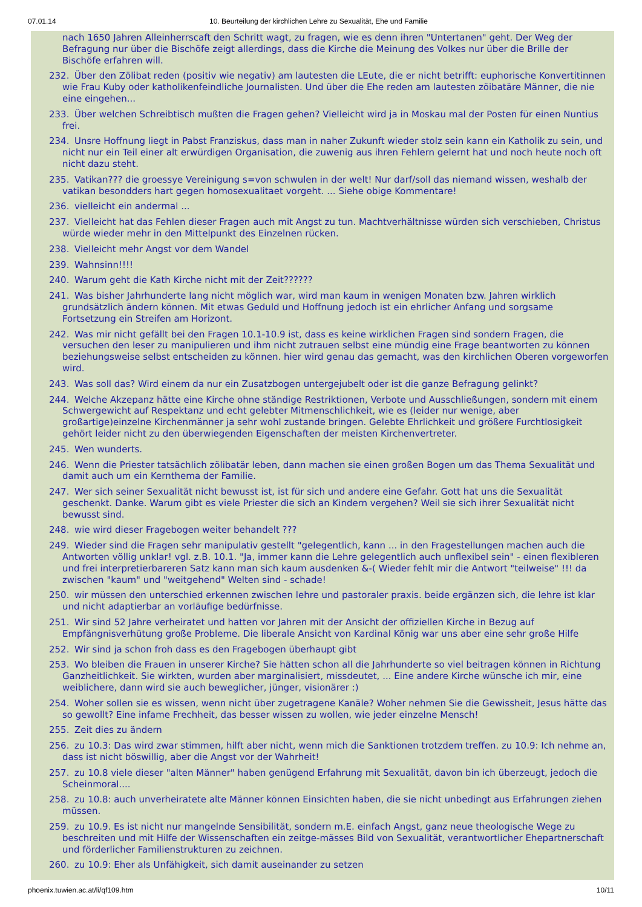07.01.14 10. Beurteilung der kirchlichen Lehre zu Sexualität, Ehe und Familie
nach 1650 Jahren Alleinherrscaft den Schritt wagt, zu fragen, wie es denn ihren "Untertanen" geht. Der Weg der Befragung nur über die Bischöfe zeigt allerdings, dass die Kirche die Meinung des Volkes nur über die Brille der Bischöfe erfahren will.
232. Über den Zölibat reden (positiv wie negativ) am lautesten die LEute, die er nicht betrifft: euphorische Konvertitinnen wie Frau Kuby oder katholikenfeindliche Journalisten. Und über die Ehe reden am lautesten zöibatäre Männer, die nie eine eingehen...
233. Über welchen Schreibtisch mußten die Fragen gehen? Vielleicht wird ja in Moskau mal der Posten für einen Nuntius frei.
234. Unsre Hoffnung liegt in Pabst Franziskus, dass man in naher Zukunft wieder stolz sein kann ein Katholik zu sein, und nicht nur ein Teil einer alt erwürdigen Organisation, die zuwenig aus ihren Fehlern gelernt hat und noch heute noch oft nicht dazu steht.
235. Vatikan??? die groessye Vereinigung s=von schwulen in der welt! Nur darf/soll das niemand wissen, weshalb der vatikan besondders hart gegen homosexualitaet vorgeht. ... Siehe obige Kommentare!
236. vielleicht ein andermal ...
237. Vielleicht hat das Fehlen dieser Fragen auch mit Angst zu tun. Machtverhältnisse würden sich verschieben, Christus würde wieder mehr in den Mittelpunkt des Einzelnen rücken.
238. Vielleicht mehr Angst vor dem Wandel
239. Wahnsinn!!!!
240. Warum geht die Kath Kirche nicht mit der Zeit??????
241. Was bisher Jahrhunderte lang nicht möglich war, wird man kaum in wenigen Monaten bzw. Jahren wirklich grundsätzlich ändern können. Mit etwas Geduld und Hoffnung jedoch ist ein ehrlicher Anfang und sorgsame Fortsetzung ein Streifen am Horizont.
242. Was mir nicht gefällt bei den Fragen 10.1-10.9 ist, dass es keine wirklichen Fragen sind sondern Fragen, die versuchen den leser zu manipulieren und ihm nicht zutrauen selbst eine mündig eine Frage beantworten zu können beziehungsweise selbst entscheiden zu können. hier wird genau das gemacht, was den kirchlichen Oberen vorgeworfen wird.
243. Was soll das? Wird einem da nur ein Zusatzbogen untergejubelt oder ist die ganze Befragung gelinkt?
244. Welche Akzepanz hätte eine Kirche ohne ständige Restriktionen, Verbote und Ausschließungen, sondern mit einem Schwergewicht auf Respektanz und echt gelebter Mitmenschlichkeit, wie es (leider nur wenige, aber großartige)einzelne Kirchenmänner ja sehr wohl zustande bringen. Gelebte Ehrlichkeit und größere Furchtlosigkeit gehört leider nicht zu den überwiegenden Eigenschaften der meisten Kirchenvertreter.
245. Wen wunderts.
246. Wenn die Priester tatsächlich zölibatär leben, dann machen sie einen großen Bogen um das Thema Sexualität und damit auch um ein Kernthema der Familie.
247. Wer sich seiner Sexualität nicht bewusst ist, ist für sich und andere eine Gefahr. Gott hat uns die Sexualität geschenkt. Danke. Warum gibt es viele Priester die sich an Kindern vergehen? Weil sie sich ihrer Sexualität nicht bewusst sind.
248. wie wird dieser Fragebogen weiter behandelt ???
249. Wieder sind die Fragen sehr manipulativ gestellt "gelegentlich, kann ... in den Fragestellungen machen auch die Antworten völlig unklar! vgl. z.B. 10.1. "Ja, immer kann die Lehre gelegentlich auch unflexibel sein" - einen flexibleren und frei interpretierbareren Satz kann man sich kaum ausdenken &-( Wieder fehlt mir die Antwort "teilweise" !!! da zwischen "kaum" und "weitgehend" Welten sind - schade!
250. wir müssen den unterschied erkennen zwischen lehre und pastoraler praxis. beide ergänzen sich, die lehre ist klar und nicht adaptierbar an vorläufige bedürfnisse.
251. Wir sind 52 Jahre verheiratet und hatten vor Jahren mit der Ansicht der offiziellen Kirche in Bezug auf Empfängnisverhütung große Probleme. Die liberale Ansicht von Kardinal König war uns aber eine sehr große Hilfe
252. Wir sind ja schon froh dass es den Fragebogen überhaupt gibt
253. Wo bleiben die Frauen in unserer Kirche? Sie hätten schon all die Jahrhunderte so viel beitragen können in Richtung Ganzheitlichkeit. Sie wirkten, wurden aber marginalisiert, missdeutet, ... Eine andere Kirche wünsche ich mir, eine weiblichere, dann wird sie auch beweglicher, jünger, visionärer :)
254. Woher sollen sie es wissen, wenn nicht über zugetragene Kanäle? Woher nehmen Sie die Gewissheit, Jesus hätte das so gewollt? Eine infame Frechheit, das besser wissen zu wollen, wie jeder einzelne Mensch!
255. Zeit dies zu ändern
256. zu 10.3: Das wird zwar stimmen, hilft aber nicht, wenn mich die Sanktionen trotzdem treffen. zu 10.9: Ich nehme an, dass ist nicht böswillig, aber die Angst vor der Wahrheit!
257. zu 10.8 viele dieser "alten Männer" haben genügend Erfahrung mit Sexualität, davon bin ich überzeugt, jedoch die Scheinmoral....
258. zu 10.8: auch unverheiratete alte Männer können Einsichten haben, die sie nicht unbedingt aus Erfahrungen ziehen müssen.
259. zu 10.9. Es ist nicht nur mangelnde Sensibilität, sondern m.E. einfach Angst, ganz neue theologische Wege zu beschreiten und mit Hilfe der Wissenschaften ein zeitge-mässes Bild von Sexualität, verantwortlicher Ehepartnerschaft und förderlicher Familienstrukturen zu zeichnen.
260. zu 10.9: Eher als Unfähigkeit, sich damit auseinander zu setzen
phoenix.tuwien.ac.at/li/qf109.htm 10/11